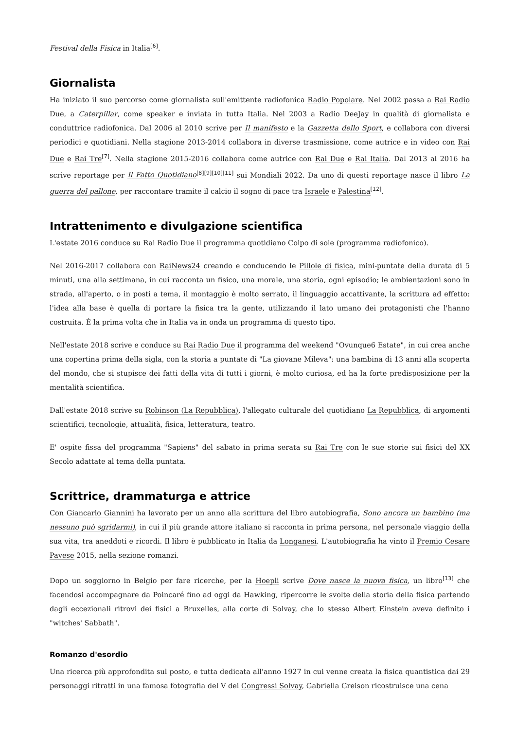Festival della Fisica in Italia<sup>[6]</sup>.
Giornalista
Ha iniziato il suo percorso come giornalista sull'emittente radiofonica Radio Popolare. Nel 2002 passa a Rai Radio Due, a Caterpillar, come speaker e inviata in tutta Italia. Nel 2003 a Radio DeeJay in qualità di giornalista e conduttrice radiofonica. Dal 2006 al 2010 scrive per Il manifesto e la Gazzetta dello Sport, e collabora con diversi periodici e quotidiani. Nella stagione 2013-2014 collabora in diverse trasmissione, come autrice e in video con Rai Due e Rai Tre<sup>[7]</sup>. Nella stagione 2015-2016 collabora come autrice con Rai Due e Rai Italia. Dal 2013 al 2016 ha scrive reportage per Il Fatto Quotidiano<sup>[8][9][10][11]</sup> sui Mondiali 2022. Da uno di questi reportage nasce il libro La guerra del pallone, per raccontare tramite il calcio il sogno di pace tra Israele e Palestina<sup>[12]</sup>.
Intrattenimento e divulgazione scientifica
L'estate 2016 conduce su Rai Radio Due il programma quotidiano Colpo di sole (programma radiofonico).
Nel 2016-2017 collabora con RaiNews24 creando e conducendo le Pillole di fisica, mini-puntate della durata di 5 minuti, una alla settimana, in cui racconta un fisico, una morale, una storia, ogni episodio; le ambientazioni sono in strada, all'aperto, o in posti a tema, il montaggio è molto serrato, il linguaggio accattivante, la scrittura ad effetto: l'idea alla base è quella di portare la fisica tra la gente, utilizzando il lato umano dei protagonisti che l'hanno costruita. È la prima volta che in Italia va in onda un programma di questo tipo.
Nell'estate 2018 scrive e conduce su Rai Radio Due il programma del weekend "Ovunque6 Estate", in cui crea anche una copertina prima della sigla, con la storia a puntate di "La giovane Mileva": una bambina di 13 anni alla scoperta del mondo, che si stupisce dei fatti della vita di tutti i giorni, è molto curiosa, ed ha la forte predisposizione per la mentalità scientifica.
Dall'estate 2018 scrive su Robinson (La Repubblica), l'allegato culturale del quotidiano La Repubblica, di argomenti scientifici, tecnologie, attualità, fisica, letteratura, teatro.
E' ospite fissa del programma "Sapiens" del sabato in prima serata su Rai Tre con le sue storie sui fisici del XX Secolo adattate al tema della puntata.
Scrittrice, drammaturga e attrice
Con Giancarlo Giannini ha lavorato per un anno alla scrittura del libro autobiografia, Sono ancora un bambino (ma nessuno può sgridarmi), in cui il più grande attore italiano si racconta in prima persona, nel personale viaggio della sua vita, tra aneddoti e ricordi. Il libro è pubblicato in Italia da Longanesi. L'autobiografia ha vinto il Premio Cesare Pavese 2015, nella sezione romanzi.
Dopo un soggiorno in Belgio per fare ricerche, per la Hoepli scrive Dove nasce la nuova fisica, un libro<sup>[13]</sup> che facendosi accompagnare da Poincaré fino ad oggi da Hawking, ripercorre le svolte della storia della fisica partendo dagli eccezionali ritrovi dei fisici a Bruxelles, alla corte di Solvay, che lo stesso Albert Einstein aveva definito i "witches' Sabbath".
Romanzo d'esordio
Una ricerca più approfondita sul posto, e tutta dedicata all'anno 1927 in cui venne creata la fisica quantistica dai 29 personaggi ritratti in una famosa fotografia del V dei Congressi Solvay, Gabriella Greison ricostruisce una cena